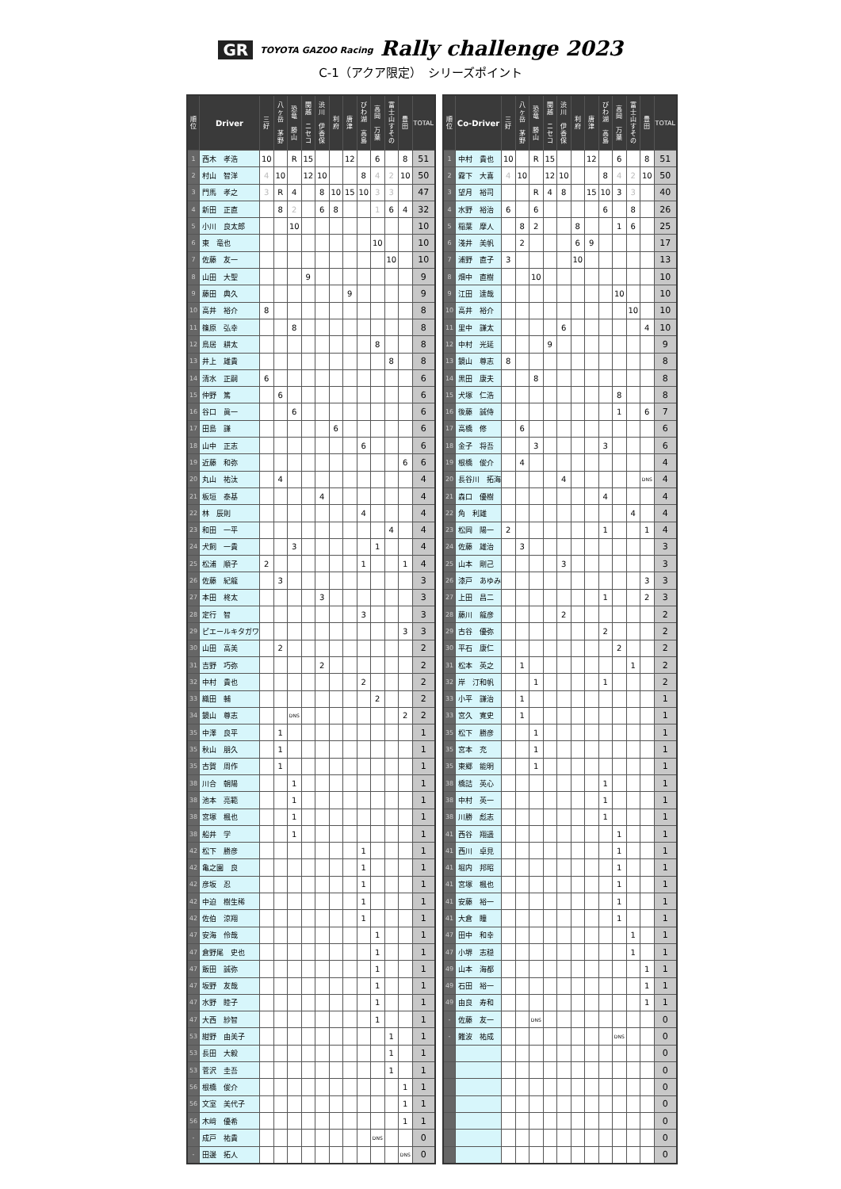GR TOYOTA GAZOO Racing Rally challenge 2023
C-1（アクア限定）　シリーズポイント
| 順 位 | Driver | 三 好 | 八 ヶ 岳 茅 野 | 恐 竜 勝 山 | 関 越 ニ セ コ | 渋 川 伊 香 保 | 利 府 | 唐 津 | び わ 湖 高 島 | 高 岡 万 葉 | 富 士 山 す そ の | 豊 田 | TOTAL |
| --- | --- | --- | --- | --- | --- | --- | --- | --- | --- | --- | --- | --- | --- |
| 1 | 西木 孝浩 | 10 | | R | 15 | | | 12 | | 6 | | 8 | 51 |
| 2 | 村山 智洋 | 4 | 10 | | 12 | 10 | | | 8 | 4 | 2 | 10 | 50 |
| 3 | 門馬 孝之 | 3 | R | 4 | | 8 | 10 | 15 | 10 | 3 | 3 | | 47 |
| 4 | 新田 正直 | | 8 | 2 | | 6 | 8 | | | 1 | 6 | 4 | 32 |
| 5 | 小川 良太郎 | | | 10 | | | | | | | | | 10 |
| 6 | 東 竜也 | | | | | | | | | 10 | | | 10 |
| 7 | 佐藤 友一 | | | | | | | | | | 10 | | 10 |
| 8 | 山田 大聖 | | | | 9 | | | | | | | | 9 |
| 9 | 藤田 典久 | | | | | | | 9 | | | | | 9 |
| 10 | 高井 裕介 | 8 | | | | | | | | | | | 8 |
| 11 | 篠原 弘幸 | | | 8 | | | | | | | | | 8 |
| 12 | 鳥居 耕太 | | | | | | | | | 8 | | | 8 |
| 13 | 井上 雄貴 | | | | | | | | | | 8 | | 8 |
| 14 | 清水 正嗣 | 6 | | | | | | | | | | | 6 |
| 15 | 仲野 篤 | | 6 | | | | | | | | | | 6 |
| 16 | 谷口 眞一 | | | 6 | | | | | | | | | 6 |
| 17 | 田島 謙 | | | | | | 6 | | | | | | 6 |
| 18 | 山中 正志 | | | | | | | | 6 | | | | 6 |
| 19 | 近藤 和弥 | | | | | | | | | | | 6 | 6 |
| 20 | 丸山 祐汰 | | 4 | | | | | | | | | | 4 |
| 21 | 板垣 泰基 | | | | | 4 | | | | | | | 4 |
| 22 | 林 辰則 | | | | | | | | 4 | | | | 4 |
| 23 | 和田 一平 | | | | | | | | | | 4 | | 4 |
| 24 | 犬飼 一貴 | | | 3 | | | | | | 1 | | | 4 |
| 25 | 松浦 順子 | 2 | | | | | | | 1 | | | 1 | 4 |
| 26 | 佐藤 紀龍 | | 3 | | | | | | | | | | 3 |
| 27 | 本田 柊太 | | | | | 3 | | | | | | | 3 |
| 28 | 定行 智 | | | | | | | | 3 | | | | 3 |
| 29 | ピエールキタガワ | | | | | | | | | | | 3 | 3 |
| 30 | 山田 高美 | | 2 | | | | | | | | | | 2 |
| 31 | 吉野 巧弥 | | | | | 2 | | | | | | | 2 |
| 32 | 中村 貴也 | | | | | | | | 2 | | | | 2 |
| 33 | 織田 輔 | | | | | | | | | 2 | | | 2 |
| 34 | 鏡山 尊志 | | | DNS | | | | | | | | 2 | 2 |
| 35 | 中澤 良平 | | 1 | | | | | | | | | | 1 |
| 35 | 秋山 朋久 | | 1 | | | | | | | | | | 1 |
| 35 | 古賀 周作 | | 1 | | | | | | | | | | 1 |
| 38 | 川合 朝陽 | | | 1 | | | | | | | | | 1 |
| 38 | 池本 亮範 | | | 1 | | | | | | | | | 1 |
| 38 | 宮塚 楓也 | | | 1 | | | | | | | | | 1 |
| 38 | 船井 学 | | | 1 | | | | | | | | | 1 |
| 42 | 松下 勝彦 | | | | | | | | 1 | | | | 1 |
| 42 | 亀之園 良 | | | | | | | | 1 | | | | 1 |
| 42 | 彦坂 忍 | | | | | | | | 1 | | | | 1 |
| 42 | 中迫 樹生稀 | | | | | | | | 1 | | | | 1 |
| 42 | 佐伯 涼翔 | | | | | | | | 1 | | | | 1 |
| 47 | 安海 伶哉 | | | | | | | | | 1 | | | 1 |
| 47 | 倉野尾 史也 | | | | | | | | | 1 | | | 1 |
| 47 | 飯田 誠弥 | | | | | | | | | 1 | | | 1 |
| 47 | 坂野 友哉 | | | | | | | | | 1 | | | 1 |
| 47 | 水野 睦子 | | | | | | | | | 1 | | | 1 |
| 47 | 大西 紗智 | | | | | | | | | 1 | | | 1 |
| 53 | 紺野 由美子 | | | | | | | | | | 1 | | 1 |
| 53 | 長田 大毅 | | | | | | | | | | 1 | | 1 |
| 53 | 菅沢 圭吾 | | | | | | | | | | 1 | | 1 |
| 56 | 根橋 俊介 | | | | | | | | | | | 1 | 1 |
| 56 | 文室 美代子 | | | | | | | | | | | 1 | 1 |
| 56 | 木﨑 優希 | | | | | | | | | | | 1 | 1 |
| - | 成戸 祐貴 | | | | | | | | | DNS | | | 0 |
| - | 田邊 拓人 | | | | | | | | | | | DNS | 0 |
| 順 位 | Co-Driver | 三 好 | 八 ヶ 岳 茅 野 | 恐 竜 勝 山 | 関 越 ニ セ コ | 渋 川 伊 香 保 | 利 府 | 唐 津 | び わ 湖 高 島 | 高 岡 万 葉 | 富 士 山 す そ の | 豊 田 | TOTAL |
| --- | --- | --- | --- | --- | --- | --- | --- | --- | --- | --- | --- | --- | --- |
| 1 | 中村 貴也 | 10 | | R | 15 | | | 12 | | 6 | | 8 | 51 |
| 2 | 霧下 大喜 | 4 | 10 | | 12 | 10 | | | 8 | 4 | 2 | 10 | 50 |
| 3 | 望月 裕司 | | | R | 4 | 8 | | 15 | 10 | 3 | 3 | | 40 |
| 4 | 水野 裕治 | 6 | | 6 | | | | | 6 | | 8 | | 26 |
| 5 | 稲葉 摩人 | | 8 | 2 | | | 8 | | | 1 | 6 | | 25 |
| 6 | 淺井 美帆 | | 2 | | | | 6 | 9 | | | | | 17 |
| 7 | 浦野 直子 | 3 | | | | | 10 | | | | | | 13 |
| 8 | 畑中 直樹 | | | 10 | | | | | | | | | 10 |
| 9 | 江田 達哉 | | | | | | | | | 10 | | | 10 |
| 10 | 高井 裕介 | | | | | | | | | | 10 | | 10 |
| 11 | 里中 謙太 | | | | | 6 | | | | | | 4 | 10 |
| 12 | 中村 光延 | | | | 9 | | | | | | | | 9 |
| 13 | 鏡山 尊志 | 8 | | | | | | | | | | | 8 |
| 14 | 黒田 康夫 | | | 8 | | | | | | | | | 8 |
| 15 | 犬塚 仁浩 | | | | | | | | | 8 | | | 8 |
| 16 | 後藤 誠侍 | | | | | | | | | 1 | | 6 | 7 |
| 17 | 高橋 修 | | 6 | | | | | | | | | | 6 |
| 18 | 金子 将吾 | | | 3 | | | | | 3 | | | | 6 |
| 19 | 根橋 俊介 | | 4 | | | | | | | | | | 4 |
| 20 | 長谷川 拓海 | | | | | 4 | | | | | | DNS | 4 |
| 21 | 森口 優樹 | | | | | | | | 4 | | | | 4 |
| 22 | 角 利雄 | | | | | | | | | | 4 | | 4 |
| 23 | 松岡 陽一 | 2 | | | | | | | 1 | | | 1 | 4 |
| 24 | 佐藤 雄治 | | 3 | | | | | | | | | | 3 |
| 25 | 山本 剛己 | | | | | 3 | | | | | | | 3 |
| 26 | 漆戸 あゆみ | | | | | | | | | | | 3 | 3 |
| 27 | 上田 昌二 | | | | | | | | 1 | | | 2 | 3 |
| 28 | 藤川 龍彦 | | | | | 2 | | | | | | | 2 |
| 29 | 古谷 優弥 | | | | | | | | 2 | | | | 2 |
| 30 | 平石 康仁 | | | | | | | | | 2 | | | 2 |
| 31 | 松本 英之 | | 1 | | | | | | | | 1 | | 2 |
| 32 | 岸 汀和帆 | | | 1 | | | | | 1 | | | | 2 |
| 33 | 小平 謙治 | | 1 | | | | | | | | | | 1 |
| 33 | 宮久 寛史 | | 1 | | | | | | | | | | 1 |
| 35 | 松下 勝彦 | | | 1 | | | | | | | | | 1 |
| 35 | 宮本 充 | | | 1 | | | | | | | | | 1 |
| 35 | 東郷 能明 | | | 1 | | | | | | | | | 1 |
| 38 | 橋詰 英心 | | | | | | | | 1 | | | | 1 |
| 38 | 中村 英一 | | | | | | | | 1 | | | | 1 |
| 38 | 川勝 彪志 | | | | | | | | 1 | | | | 1 |
| 41 | 西谷 翔遥 | | | | | | | | | 1 | | | 1 |
| 41 | 西川 卓見 | | | | | | | | | 1 | | | 1 |
| 41 | 堀内 邦昭 | | | | | | | | | 1 | | | 1 |
| 41 | 宮塚 楓也 | | | | | | | | | 1 | | | 1 |
| 41 | 安藤 裕一 | | | | | | | | | 1 | | | 1 |
| 41 | 大倉 瞳 | | | | | | | | | 1 | | | 1 |
| 47 | 田中 和幸 | | | | | | | | | | 1 | | 1 |
| 47 | 小堺 志穏 | | | | | | | | | | 1 | | 1 |
| 49 | 山本 海都 | | | | | | | | | | | 1 | 1 |
| 49 | 石田 裕一 | | | | | | | | | | | 1 | 1 |
| 49 | 由良 寿和 | | | | | | | | | | | 1 | 1 |
| - | 佐藤 友一 | | | DNS | | | | | | | | | 0 |
| - | 難波 祐成 | | | | | | | | | DNS | | | 0 |
| | | | | | | | | | | | | | 0 |
| | | | | | | | | | | | | | 0 |
| | | | | | | | | | | | | | 0 |
| | | | | | | | | | | | | | 0 |
| | | | | | | | | | | | | | 0 |
| | | | | | | | | | | | | | 0 |
| | | | | | | | | | | | | | 0 |